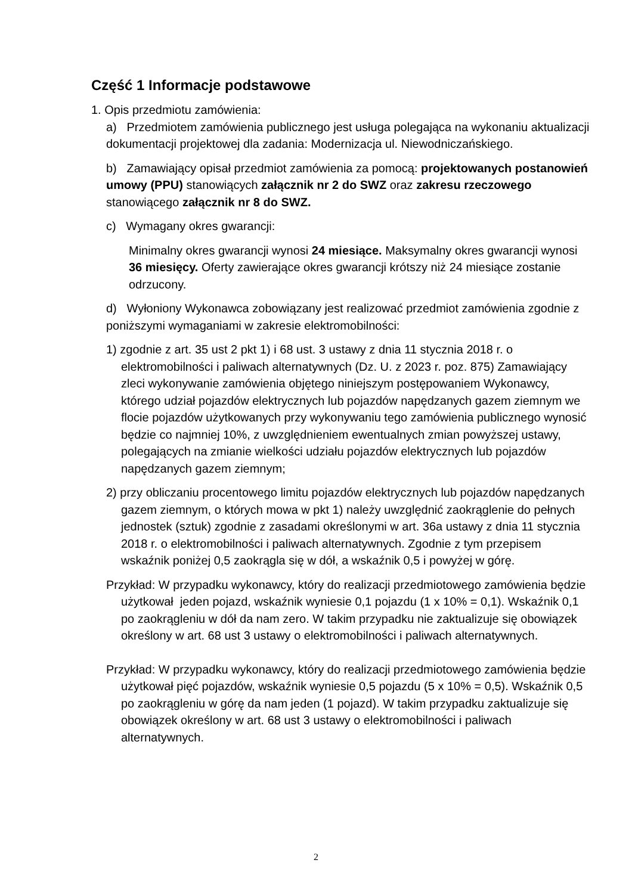Część 1 Informacje podstawowe
1. Opis przedmiotu zamówienia:
a) Przedmiotem zamówienia publicznego jest usługa polegająca na wykonaniu aktualizacji dokumentacji projektowej dla zadania: Modernizacja ul. Niewodniczańskiego.
b) Zamawiający opisał przedmiot zamówienia za pomocą: projektowanych postanowień umowy (PPU) stanowiących załącznik nr 2 do SWZ oraz zakresu rzeczowego stanowiącego załącznik nr 8 do SWZ.
c) Wymagany okres gwarancji:
Minimalny okres gwarancji wynosi 24 miesiące. Maksymalny okres gwarancji wynosi 36 miesięcy. Oferty zawierające okres gwarancji krótszy niż 24 miesiące zostanie odrzucony.
d) Wyłoniony Wykonawca zobowiązany jest realizować przedmiot zamówienia zgodnie z poniższymi wymaganiami w zakresie elektromobilności:
1) zgodnie z art. 35 ust 2 pkt 1) i 68 ust. 3 ustawy z dnia 11 stycznia 2018 r. o elektromobilności i paliwach alternatywnych (Dz. U. z 2023 r. poz. 875) Zamawiający zleci wykonywanie zamówienia objętego niniejszym postępowaniem Wykonawcy, którego udział pojazdów elektrycznych lub pojazdów napędzanych gazem ziemnym we flocie pojazdów użytkowanych przy wykonywaniu tego zamówienia publicznego wynosić będzie co najmniej 10%, z uwzględnieniem ewentualnych zmian powyższej ustawy, polegających na zmianie wielkości udziału pojazdów elektrycznych lub pojazdów napędzanych gazem ziemnym;
2) przy obliczaniu procentowego limitu pojazdów elektrycznych lub pojazdów napędzanych gazem ziemnym, o których mowa w pkt 1) należy uwzględnić zaokrąglenie do pełnych jednostek (sztuk) zgodnie z zasadami określonymi w art. 36a ustawy z dnia 11 stycznia 2018 r. o elektromobilności i paliwach alternatywnych. Zgodnie z tym przepisem wskaźnik poniżej 0,5 zaokrągla się w dół, a wskaźnik 0,5 i powyżej w górę.
Przykład: W przypadku wykonawcy, który do realizacji przedmiotowego zamówienia będzie użytkował jeden pojazd, wskaźnik wyniesie 0,1 pojazdu (1 x 10% = 0,1). Wskaźnik 0,1 po zaokrągleniu w dół da nam zero. W takim przypadku nie zaktualizuje się obowiązek określony w art. 68 ust 3 ustawy o elektromobilności i paliwach alternatywnych.
Przykład: W przypadku wykonawcy, który do realizacji przedmiotowego zamówienia będzie użytkował pięć pojazdów, wskaźnik wyniesie 0,5 pojazdu (5 x 10% = 0,5). Wskaźnik 0,5 po zaokrągleniu w górę da nam jeden (1 pojazd). W takim przypadku zaktualizuje się obowiązek określony w art. 68 ust 3 ustawy o elektromobilności i paliwach alternatywnych.
2